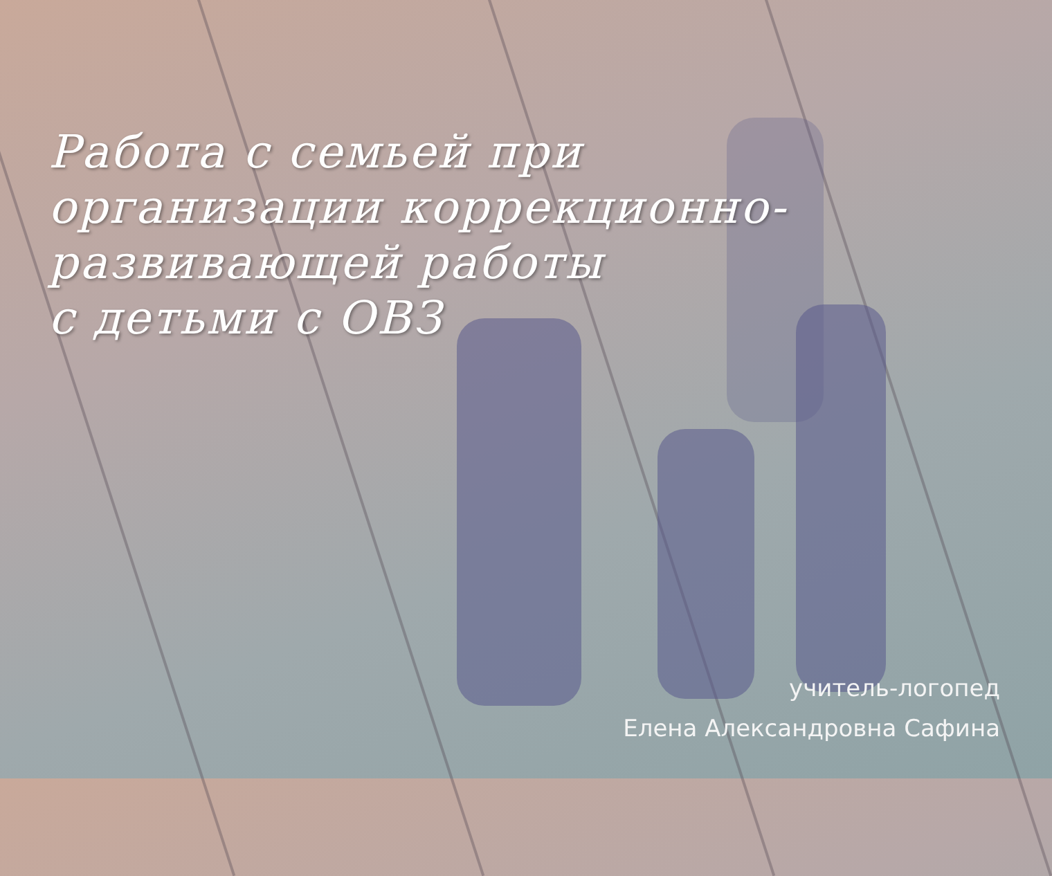Работа с семьей при
организации коррекционно-
развивающей работы
с детьми с ОВЗ
учитель-логопед
Елена Александровна Сафина